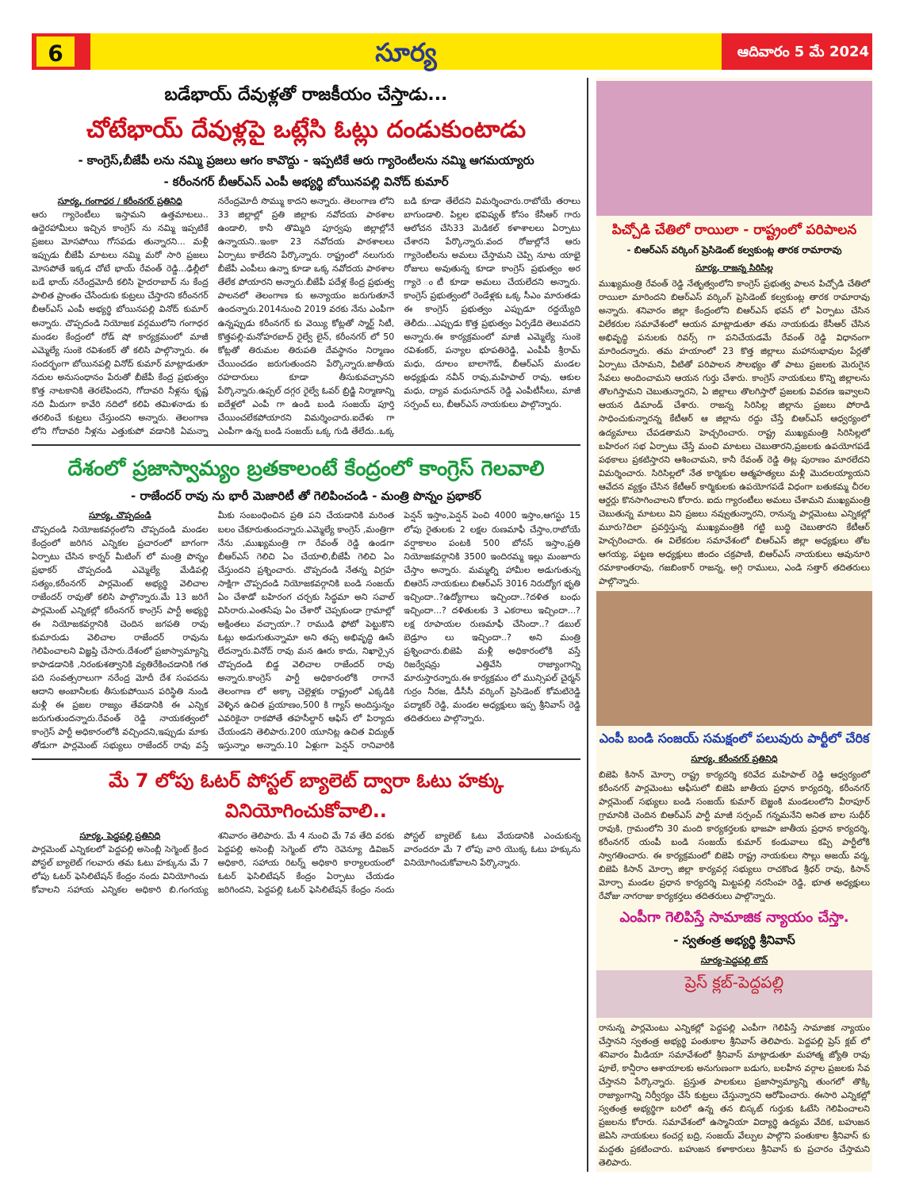6
సూర్య
ఆదివారం 5 మే 2024
బడేభాయ్ దేవుళ్లతో రాజకీయం చేస్తాడు...
చోటేభాయ్ దేవుళ్లపై ఒట్లేసి ఓట్లు దండుకుంటాడు
- కాంగ్రెస్,బీజేపీ లను నమ్మి ప్రజలు ఆగం కావొద్దు - ఇప్పటికే ఆరు గ్యారెంటీలను నమ్మి ఆగమయ్యారు
- కరీంనగర్ బీఆర్ఎస్ ఎంపీ అభ్యర్థి బోయినపల్లి వినోద్ కుమార్
సూర్య, గంగాధర / కరీంనగర్ ప్రతినిధి
ఆరు గ్యారెంటీలు ఇస్తామని ఉత్తమాటలు.. ఉద్దెరహామీలు ఇచ్చిన కాంగ్రెస్ ను నమ్మి ఇప్పటికే ప్రజలు మోసపోయి గోసపడు తున్నారని... మళ్లీ ఇప్పుడు బీజేపీ మాటలు నమ్మి మరో సారి ప్రజలు మోసపోతే ఇక్కడ చోటే భాయ్ రేవంత్ రెడ్డి...ఢిల్లీలో బడే భాయ్ నరేంద్రమోదీ కలిసి హైదరాబాద్ ను కేంద్ర పాలిత ప్రాంతం చేసేందుకు కుట్రలు చేస్తారని కరీంనగర్ బీఆర్ఎస్ ఎంపీ అభ్యర్థి బోయినపల్లి వినోద్ కుమార్ అన్నారు. చొప్పదండి నియోజక వర్గములోని గంగాధర మండల కేంద్రంలో రోడ్ షో కార్యక్రమంలో మాజీ ఎమ్మెల్యే సుంకె రవిశంకర్ తో కలిసి పాల్గొన్నారు. ఈ సందర్భంగా బోయినపల్లి వినోద్ కుమార్ మాట్లాడుతూ నదుల అనుసంధానం పేరుతో బీజేపీ కేంద్ర ప్రభుత్వం కొత్త నాటకానికి తెరలేపిందని, గోదావరి నీళ్లను కృష్ణ నది మీదుగా కావేరి నదిలో కలిపి తమిళనాడు కు తరలించే కుట్రలు చేస్తుందని అన్నారు. తెలంగాణ లోని గోదావరి నీళ్లను ఎత్తుకుపో వడానికి ఏమన్నా నరేంద్రమోదీ సొమ్ము కాదని అన్నారు. తెలంగాణ లోని 33 జిల్లాల్లో ప్రతి జిల్లాకు నవోదయ పాఠశాల ఉండాలి, కానీ తొమ్మిది పూర్వపు జిల్లాల్లోనే ఉన్నాయని..ఇంకా 23 నవోదయ పాఠశాలలు ఏర్పాటు కాలేదని పేర్కొన్నారు. రాష్ట్రంలో నలుగురు బీజేపీ ఎంపీలు ఉన్నా కూడా ఒక్క నవోదయ పాఠశాల తేలేక పోయారని అన్నారు.బీజేపీ పదేళ్ల కేంద్ర ప్రభుత్వ పాలనలో తెలంగాణ కు అన్యాయం జరుగుతూనే ఉందన్నారు.2014నుంచి 2019 వరకు నేను ఎంపీగా ఉన్నప్పుడు కరీంనగర్ కు వెయ్యి కోట్లతో స్మార్ట్ సిటీ, కొత్తపల్లి-మనోహరబాద్ రైల్వే లైన్, కరీంనగర్ లో 50 కోట్లతో తిరుమల తిరుపతి దేవస్థానం నిర్మాణం చేయించడం జరుగుతుందని పేర్కొన్నారు.జాతీయ రహదారులు కూడా తీసుకువచ్చానని పేర్కొన్నారు.ఉప్పల్ దగ్గర రైల్వే ఓవర్ బ్రిడ్జి నిర్మాణాన్ని ఐదేళ్లలో ఎంపీ గా ఉండి బండి సంజయ్ పూర్తి చేయించలేకపోయారని విమర్శించారు.ఐదేళు గా ఎంపీగా ఉన్న బండి సంజయ్ ఒక్క గుడి తేలేదు..ఒక్క బడి కూడా తేలేదని విమర్శించారు.రాబోయే తరాలు బాగుండాలి. పిల్లల భవిష్యత్ కోసం కేసీఆర్ గారు ఆలోచన చేసి33 మెడికల్ కళాశాలలు ఏర్పాటు చేశారని పేర్కొన్నారు.వంద రోజుల్లోనే ఆరు గ్యారెంటీలను అమలు చేస్తామని చెప్పి నూట యాభై రోజులు అవుతున్న కూడా కాంగ్రెస్ ప్రభుత్వం అర గ్యారె ంటీ కూడా అమలు చేయలేదని అన్నారు. కాంగ్రెస్ ప్రభుత్వంలో రెండేళ్లకు ఒక్క సీఎం మారుతడు ఈ కాంగ్రెస్ ప్రభుత్వం ఎప్పుడూ రద్దయ్యేది తెలీదు...ఎప్పుడు కొత్త ప్రభుత్వం ఏర్పడేది తెలువదని అన్నారు.ఈ కార్యక్రమంలో మాజీ ఎమ్మెల్యే సుంకె రవిశంకర్, పన్యాల భూపతిరెడ్డి, ఎంపీపీ శ్రీరామ్ మధు, దూలం బాలాగౌడ్, బీఆర్ఎస్ మండల అధ్యక్షుడు నవీన్ రావు,మహిపాల్ రావు, ఆకుల మధు, ద్యావ మధుసూదన్ రెడ్డి ఎంపీటీసీలు, మాజీ సర్పంచ్ లు, బీఆర్ఎస్ నాయకులు పాల్గొన్నారు.
దేశంలో ప్రజాస్వామ్యం బ్రతకాలంటే కేంద్రంలో కాంగ్రెస్ గెలవాలి
- రాజేందర్ రావు ను భారీ మెజారిటీ తో గెలిపించండి - మంత్రి పొన్నం ప్రభాకర్
సూర్య, చొప్పదండి
చొప్పదండి నియోజకవర్గంలోని చొప్పదండి మండల కేంద్రంలో జరిగిన ఎన్నికల ప్రచారంలో బాగంగా ఏర్పాటు చేసిన కార్నర్ మీటింగ్ లో మంత్రి పొన్నం ప్రభాకర్ చొప్పదండి ఎమ్మెల్యే మేడిపల్లి సత్యం,కరీంనగర్ పార్లమెంట్ అభ్యర్థి వెలిచాల రాజేందర్ రావుతో కలిసి పాల్గొన్నారు.మే 13 జరిగే పార్లమెంట్ ఎన్నికల్లో కరీంనగర్ కాంగ్రెస్ పార్టీ అభ్యర్థి ఈ నియోజకవర్గానికి చెందిన జగపతి రావు కుమారుడు వెలిచాల రాజేందర్ రావును గెలిపించాలని విజ్ఞప్తి చేసారు.దేశంలో ప్రజాస్వామ్యాన్ని కాపాడడానికి ,నిరంకుశత్వానికి వ్యతిరేకించడానికి గత పది సంవత్సరాలుగా నరేంద్ర మోదీ దేశ సంపదను ఆదాని అంబానీలకు తీసుకుపోయిన పరిస్థితి నుండి మళ్లీ ఈ ప్రజల రాజ్యం తేవడానికి ఈ ఎన్నిక జరుగుతుందన్నారు.రేవంత్ రెడ్డి నాయకత్వంలో కాంగ్రెస్ పార్టీ అధికారంలోకి వచ్చిందని,ఇప్పుడు మాకు తోడుగా పార్లమెంట్ సభ్యులు రాజేందర్ రావు వస్తే మీకు సంబంధించిన ప్రతి పని చేయడానికి మరింత బలం చేకూరుతుందన్నారు.ఎమ్మెల్యే కాంగ్రెస్ ,మంత్రిగా నేను ,ముఖ్యమంత్రి గా రేవంత్ రెడ్డి ఉండగా బీఆర్ఎస్ గెలిచి ఏం చేయాలి,బీజేపీ గెలిచి ఏం చేస్తుందని ప్రశ్నించారు. చొప్పదండి నేతన్న విగ్రహ సాక్షిగా చొప్పదండి నియోజకవర్గానికి బండి సంజయ్ ఏం చేశాడో బహిరంగ చర్చకు సిద్ధమా అని సవాల్ విసిరారు.ఎంతసేపు ఏం చేశారో చెప్పకుండా గ్రామాల్లో అక్షింతలు వచ్చాయా..? రాముడి ఫోటో పెట్టుకొని ఓట్లు అడుగుతున్నామా అని తప్ప అభివృద్ధి ఊసే లేదన్నారు.వినోద్ రావు మన ఊరు కాదు, నిఖార్సైన చొప్పదండి బిడ్డ వెలిచాల రాజేందర్ రావు అన్నారు.కాంగ్రెస్ పార్టీ అధికారంలోకి రాగానే తెలంగాణ లో అక్కా చెల్లెళ్లకు రాష్ట్రంలో ఎక్కడికి వెళ్ళిన ఉచిత ప్రయాణం,500 కి గ్యాస్ అందిస్తున్నం ఎవరికైనా రాకపోతే తహసీల్దార్ ఆఫిస్ లో పిర్యాదు చేయండని తెలిపారు.200 యూనిట్ల ఉచిత విద్యుత్ ఇస్తున్నాం అన్నారు.10 ఏళ్లుగా పెన్షన్ రానివారికి పెన్షన్ ఇస్తాం,పెన్షన్ పెంచి 4000 ఇస్తాం,ఆగస్టు 15 లోపు రైతులకు 2 లక్షల రుణమాఫీ చేస్తాం,రాబోయే వర్షాకాలం పంటకి 500 బోనస్ ఇస్తాం,ప్రతి నియోజకవర్గానికి 3500 ఇందిరమ్మ ఇల్లు మంజూరు చేస్తాం అన్నారు. మమ్మల్ని హామీల అడుగుతున్న బిఆరెస్ నాయకులు బిఆర్ఎస్ 3016 నిరుద్యోగ భృతి ఇచ్చిందా..?ఉద్యోగాలు ఇచ్చిందా..?దళిత బంధు ఇచ్చిందా...? దళితులకు 3 ఎకరాలు ఇచ్చిందా...? లక్ష రూపాయల రుణమాఫీ చేసిందా..? డబుల్ బెడ్రూం లు ఇచ్చిందా..? అని మంత్రి ప్రశ్నించారు.బిజెపి మళ్లీ అధికారంలోకి వస్తే రిజర్వేషన్లు ఎత్తివేసి రాజ్యాంగాన్ని మారుస్తారన్నారు.ఈ కార్యక్రమం లో మున్సిపల్ చైర్మన్ గుర్రం నీరజ, డీసీసీ వర్కింగ్ ప్రెసిడెంట్ కోమటిరెడ్డి పద్మాకర్ రెడ్డి, మండల అధ్యక్షులు ఇప్ప శ్రీనివాస్ రెడ్డి తదితరులు పాల్గొన్నారు.
మే 7 లోపు ఓటర్ పోస్టల్ బ్యాలెట్ ద్వారా ఓటు హక్కు వినియోగించుకోవాలి..
సూర్య, పెద్దపల్లి ప్రతినిధి
పార్లమెంట్ ఎన్నికలలో పెద్దపల్లి అసెంబ్లీ సెగ్మెంట్ క్రింద పోస్టల్ బ్యాలెట్ గలవారు తమ ఓటు హక్కును మే 7 లోపు ఓటర్ ఫెసిలిటేషన్ కేంద్రం నందు వినియోగించు కోవాలని సహాయ ఎన్నికల అధికారి బి.గంగయ్య శనివారం తెలిపారు. మే 4 నుంచి మే 7వ తేది వరకు పెద్దపల్లి అసెంబ్లీ సెగ్మెంట్ లోని రెవెన్యూ డివిజన్ అధికారి, సహాయ రిటర్న్ అధికారి కార్యాలయంలో ఓటర్ ఫెసిలిటేషన్ కేంద్రం ఏర్పాటు చేయడం జరిగిందని, పెద్దపల్లి ఓటర్ ఫెసిలిటేషన్ కేంద్రం నందు పోస్టల్ బ్యాలెట్ ఓటు వేయడానికి ఎంచుకున్న వారందరూ మే 7 లోపు వారి యొక్క ఓటు హక్కును వినియోగించుకోవాలని పేర్కొన్నారు.
పిచ్చోడి చేతిలో రాయిలా - రాష్ట్రంలో పరిపాలన
- బిఆర్ఎస్ వర్కింగ్ ప్రెసిడెంట్ కల్వకుంట్ల తారక రామారావు
సూర్య, రాజన్న సిరిసిల్ల
ముఖ్యమంత్రి రేవంత్ రెడ్డి నేతృత్వంలోని కాంగ్రెస్ ప్రభుత్వ పాలన పిచ్చోడి చేతిలో రాయిలా మారిందని బిఆర్ఎస్ వర్కింగ్ ప్రెసిడెంట్ కల్వకుంట్ల తారక రామారావు అన్నారు. శనివారం జిల్లా కేంద్రంలోని బిఆర్ఎస్ భవన్ లో ఏర్పాటు చేసిన విలేకరుల సమావేశంలో ఆయన మాట్లాడుతూ తమ నాయకుడు కేసీఆర్ చేసిన అభివృద్ధి పనులకు రివర్స్ గా పనిచేయడమే రేవంత్ రెడ్డి విధానంగా మారిందన్నారు. తమ హయాంలో 23 కొత్త జిల్లాలు మహానుభావుల పేర్లతో ఏర్పాటు చేసామని, వీటితో పరిపాలన సౌలభ్యం తో పాటు ప్రజలకు మెరుగైన సేవలు అందించామని ఆయన గుర్తు చేశారు. కాంగ్రెస్ నాయకులు కొన్ని జిల్లాలను తొలగిస్తామని చెబుతున్నారని, ఏ జిల్లాలు తొలగిస్తారో ప్రజలకు వివరణ ఇవ్వాలని ఆయన డిమాండ్ చేశారు. రాజన్న సిరిసిల్ల జిల్లాను ప్రజలు పోరాడి సాధించుకున్నారన్న కేటీఆర్ ఆ జిల్లాను రద్దు చేస్తే బిఆర్ఎస్ ఆధ్వర్యంలో ఉద్యమాలు చేపడతామని హెచ్చరించారు. రాష్ట్ర ముఖ్యమంత్రి సిరిసిల్లలో బహిరంగ సభ ఏర్పాటు చేస్తే మంచి మాటలు చెబుతారని,ప్రజలకు ఉపయోగపడే పథకాలు ప్రకటిస్తారని ఆశించామని, కానీ రేవంత్ రెడ్డి తిట్ల పురాణం మారలేదని విమర్శించారు. సిరిసిల్లలో నేత కార్మికుల ఆత్మహత్యలు మళ్లీ మొదలయ్యాయని ఆవేదన వ్యక్తం చేసిన కేటీఆర్ కార్మికులకు ఉపయోగపడే విధంగా బతుకమ్మ చీరల ఆర్డర్లు కొనసాగించాలని కోరారు. ఐదు గ్యారంటీలు అమలు చేశామని ముఖ్యమంత్రి చెబుతున్న మాటలు విని ప్రజలు నవ్వుతున్నారని, రానున్న పార్లమెంటు ఎన్నికల్లో మూరు?దిలా ప్రవర్తిస్తున్న ముఖ్యమంత్రికి గట్టి బుద్ధి చెబుతారని కేటీఆర్ హెచ్చరించారు. ఈ విలేకరుల సమావేశంలో బిఆర్ఎస్ జిల్లా అధ్యక్షులు తోట ఆగయ్య, పట్టణ అధ్యక్షులు జిందం చక్రపాణి, బిఆర్ఎస్ నాయకులు ఆవునూరి రమాకాంతరావు, గజబింకార్ రాజన్న, అగ్గి రాములు, ఎండి సత్తార్ తదితరులు పాల్గొన్నారు.
ఎంపీ బండి సంజయ్ సమక్షంలో పలువురు పార్టీలో చేరిక
సూర్య, కరీంనగర్ ప్రతినిధి
బిజెపి కిసాన్ మోర్చా రాష్ట్ర కార్యదర్శి కరివేద మహిపాల్ రెడ్డి ఆధ్వర్యంలో కరీంనగర్ పార్లమెంటు ఆఫీసులో బిజెపి జాతీయ ప్రధాన కార్యదర్శి, కరీంనగర్ పార్లమెంట్ సభ్యులు బండి సంజయ్ కుమార్ బెజ్జంకి మండలంలోని వీరాపూర్ గ్రామానికి చెందిన బిఆర్ఎస్ పార్టీ మాజీ సర్పంచ్ గన్నమనేని అనిత బాల సుధీర్ రావుకి, గ్రామంలోని 30 మంది కార్యకర్తలకు భాజపా జాతీయ ప్రధాన కార్యదర్శి, కరీంనగర్ యంపీ బండి సంజయ్ కుమార్ కండువాలు కప్పి పార్టీలోకి స్వాగతించారు. ఈ కార్యక్రమంలో బిజెపి రాష్ట్ర నాయకులు సొల్లు అజయ్ వర్మ, బిజెపి కిసాన్ మోర్చా జిల్లా కార్యవర్గ సభ్యులు రాచకొండ శ్రీధర్ రావు, కిసాన్ మోర్చా మండల ప్రధాన కార్యదర్శి మిట్టపల్లి నరసింహ రెడ్డి, భూత అధ్యక్షులు రేవోజు నాగరాజు కార్యకర్తలు తదితరులు పాల్గొన్నారు.
ఎంపీగా గెలిపిస్తే సామాజిక న్యాయం చేస్తా.
- స్వతంత్ర అభ్యర్థి శ్రీనివాస్
సూర్య-పెద్దపల్లి టౌన్
ప్రెస్ క్లబ్-పెద్దపల్లి
రానున్న పార్లమెంటు ఎన్నికల్లో పెద్దపల్లి ఎంపీగా గెలిపిస్తే సామాజిక న్యాయం చేస్తానని స్వతంత్ర అభ్యర్థి పంతుకాల శ్రీనివాస్ తెలిపారు. పెద్దపల్లి ప్రెస్ క్లబ్ లో శనివారం మీడియా సమావేశంలో శ్రీనివాస్ మాట్లాడుతూ మహాత్మ జ్యోతి రావు పూలే, కాన్షీరాం ఆశాయాలకు అనుగుణంగా బడుగు, బలహీన వర్గాల ప్రజలకు సేవ చేస్తానని పేర్కొన్నారు. ప్రస్తుత పాలకులు ప్రజాస్వామ్యాన్ని తుంగలో తొక్కి రాజ్యాంగాన్ని నిర్వీర్యం చేసే కుట్రలు చేస్తున్నారని ఆరోపించారు. ఈసారి ఎన్నికల్లో స్వతంత్ర అభ్యర్థిగా బరిలో ఉన్న తన బిస్కట్ గుర్తుకు ఓటేసి గెలిపించాలని ప్రజలను కోరారు. సమావేశంలో ఉస్మానియా విద్యార్థి ఉద్యమ వేదిక, బహుజన జెఏసి నాయకులు కంచర్ల బద్రి, సంజయ్ వేల్పుల పాల్గొని పంతుకాల శ్రీనివాస్ కు మద్దతు ప్రకటించారు. బహుజన కళాకారులు శ్రీనివాస్ కు ప్రచారం చేస్తామని తెలిపారు.